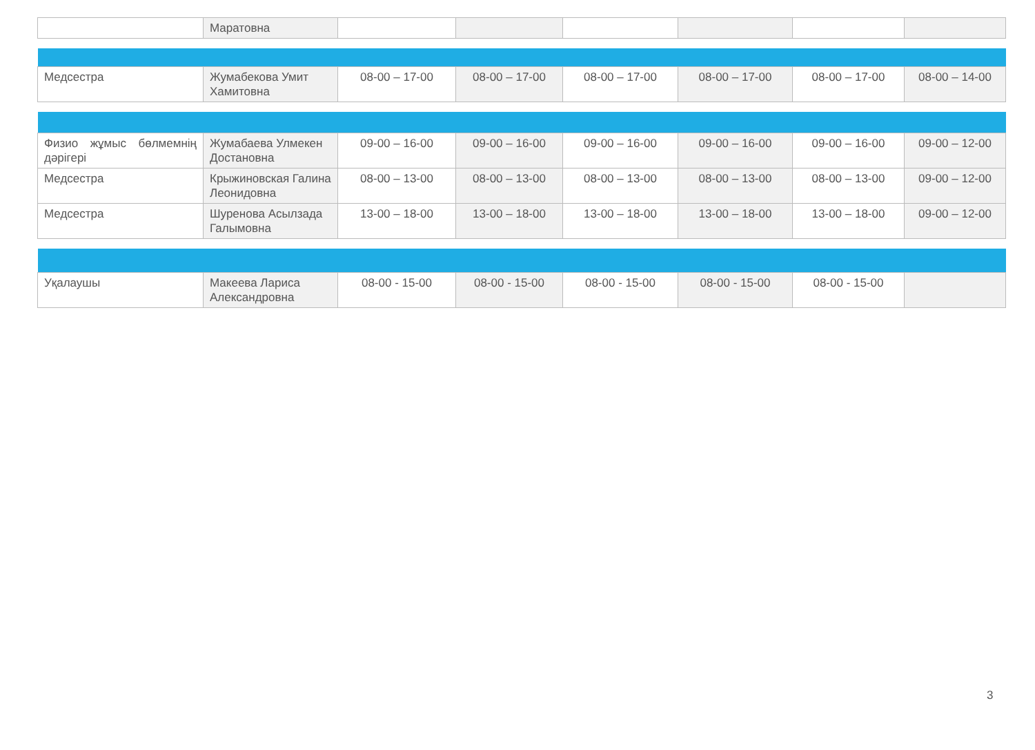| | Маратовна | | | | | | |
| Медсестра | Жумабекова Умит Хамитовна | 08-00 – 17-00 | 08-00 – 17-00 | 08-00 – 17-00 | 08-00 – 17-00 | 08-00 – 17-00 | 08-00 – 14-00 |
| Физио жұмыс бөлмемнің дәрігері | Жумабаева Улмекен Достановна | 09-00 – 16-00 | 09-00 – 16-00 | 09-00 – 16-00 | 09-00 – 16-00 | 09-00 – 16-00 | 09-00 – 12-00 |
| Медсестра | Крыжиновская Галина Леонидовна | 08-00 – 13-00 | 08-00 – 13-00 | 08-00 – 13-00 | 08-00 – 13-00 | 08-00 – 13-00 | 09-00 – 12-00 |
| Медсестра | Шуренова Асылзада Галымовна | 13-00 – 18-00 | 13-00 – 18-00 | 13-00 – 18-00 | 13-00 – 18-00 | 13-00 – 18-00 | 09-00 – 12-00 |
| Уқалаушы | Макеева Лариса Александровна | 08-00 - 15-00 | 08-00 - 15-00 | 08-00 - 15-00 | 08-00 - 15-00 | 08-00 - 15-00 | |
3